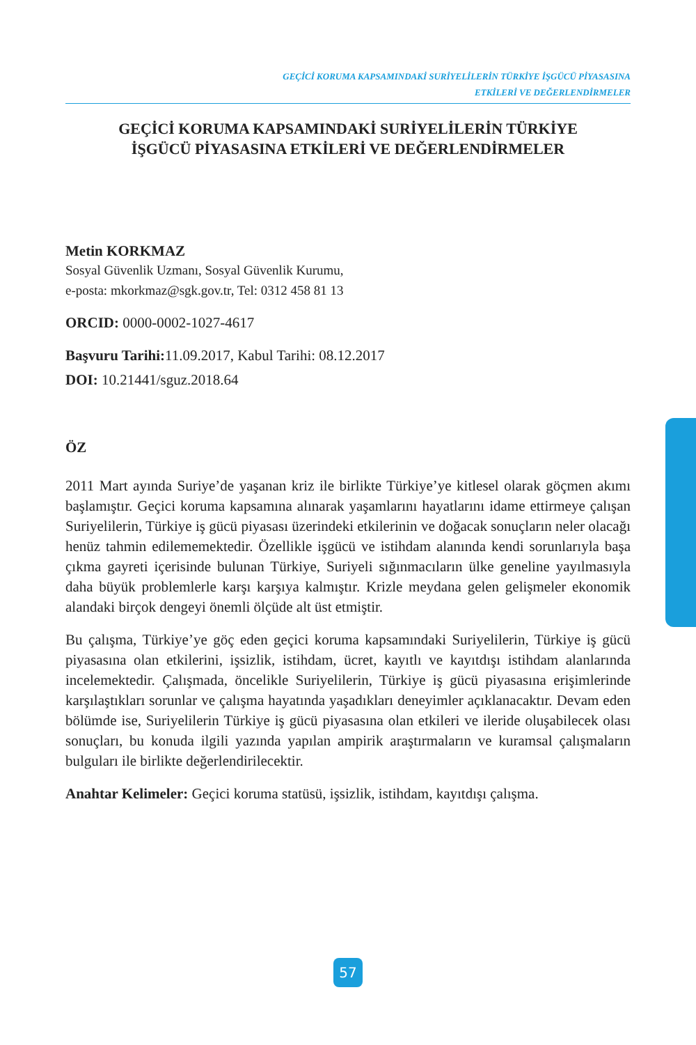GEÇİCİ KORUMA KAPSAMINDAKİ SURİYELİLERİN TÜRKİYE İŞGÜCÜ PİYASASINA
ETKİLERİ VE DEĞERLENDİRMELER
GEÇİCİ KORUMA KAPSAMINDAKİ SURİYELİLERİN TÜRKİYE
İŞGÜCÜ PİYASASINA ETKİLERİ VE DEĞERLENDİRMELER
Metin KORKMAZ
Sosyal Güvenlik Uzmanı, Sosyal Güvenlik Kurumu,
e-posta: mkorkmaz@sgk.gov.tr, Tel: 0312 458 81 13
ORCID: 0000-0002-1027-4617
Başvuru Tarihi: 11.09.2017, Kabul Tarihi: 08.12.2017
DOI: 10.21441/sguz.2018.64
ÖZ
2011 Mart ayında Suriye’de yaşanan kriz ile birlikte Türkiye’ye kitlesel olarak göçmen akımı başlamıştır. Geçici koruma kapsamına alınarak yaşamlarını hayatlarını idame ettirmeye çalışan Suriyelilerin, Türkiye iş gücü piyasası üzerindeki etkilerinin ve doğacak sonuçların neler olacağı henüz tahmin edilememektedir. Özellikle işgücü ve istihdam alanında kendi sorunlarıyla başa çıkma gayreti içerisinde bulunan Türkiye, Suriyeli sığınmacıların ülke geneline yayılmasıyla daha büyük problemlerle karşı karşıya kalmıştır. Krizle meydana gelen gelişmeler ekonomik alandaki birçok dengeyi önemli ölçüde alt üst etmiştir.
Bu çalışma, Türkiye’ye göç eden geçici koruma kapsamındaki Suriyelilerin, Türkiye iş gücü piyasasına olan etkilerini, işsizlik, istihdam, ücret, kayıtlı ve kayıtdışı istihdam alanlarında incelemektedir. Çalışmada, öncelikle Suriyelilerin, Türkiye iş gücü piyasasına erişimlerinde karşılaştıkları sorunlar ve çalışma hayatında yaşadıkları deneyimler açıklanacaktır. Devam eden bölümde ise, Suriyelilerin Türkiye iş gücü piyasasına olan etkileri ve ileride oluşabilecek olası sonuçları, bu konuda ilgili yazında yapılan ampirik araştırmaların ve kuramsal çalışmaların bulguları ile birlikte değerlendirilecektir.
Anahtar Kelimeler: Geçici koruma statüsü, işsizlik, istihdam, kayıtdışı çalışma.
57